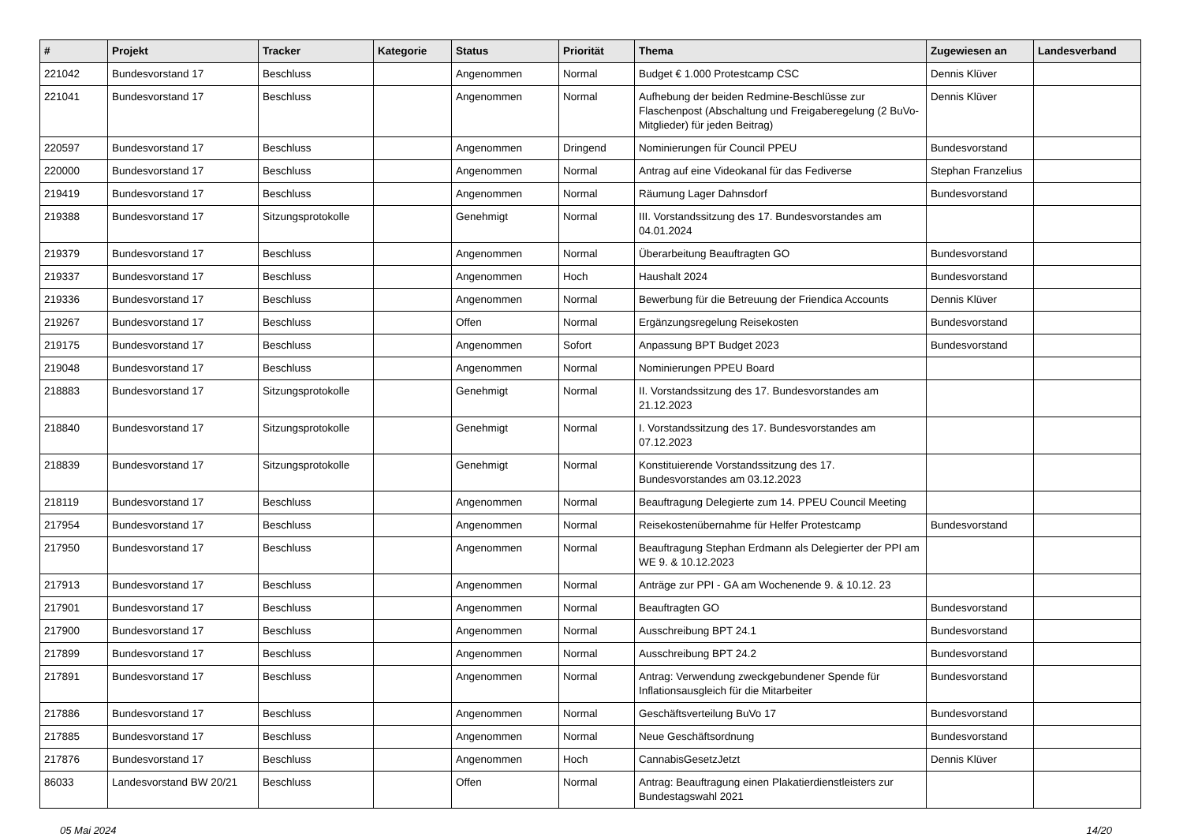| # | Projekt | Tracker | Kategorie | Status | Priorität | Thema | Zugewiesen an | Landesverband |
| --- | --- | --- | --- | --- | --- | --- | --- | --- |
| 221042 | Bundesvorstand 17 | Beschluss | | Angenommen | Normal | Budget € 1.000 Protestcamp CSC | Dennis Klüver | |
| 221041 | Bundesvorstand 17 | Beschluss | | Angenommen | Normal | Aufhebung der beiden Redmine-Beschlüsse zur Flaschenpost (Abschaltung und Freigaberegelung (2 BuVo-Mitglieder) für jeden Beitrag) | Dennis Klüver | |
| 220597 | Bundesvorstand 17 | Beschluss | | Angenommen | Dringend | Nominierungen für Council PPEU | Bundesvorstand | |
| 220000 | Bundesvorstand 17 | Beschluss | | Angenommen | Normal | Antrag auf eine Videokanal für das Fediverse | Stephan Franzelius | |
| 219419 | Bundesvorstand 17 | Beschluss | | Angenommen | Normal | Räumung Lager Dahnsdorf | Bundesvorstand | |
| 219388 | Bundesvorstand 17 | Sitzungsprotokolle | | Genehmigt | Normal | III. Vorstandssitzung des 17. Bundesvorstandes am 04.01.2024 | | |
| 219379 | Bundesvorstand 17 | Beschluss | | Angenommen | Normal | Überarbeitung Beauftragten GO | Bundesvorstand | |
| 219337 | Bundesvorstand 17 | Beschluss | | Angenommen | Hoch | Haushalt 2024 | Bundesvorstand | |
| 219336 | Bundesvorstand 17 | Beschluss | | Angenommen | Normal | Bewerbung für die Betreuung der Friendica Accounts | Dennis Klüver | |
| 219267 | Bundesvorstand 17 | Beschluss | | Offen | Normal | Ergänzungsregelung Reisekosten | Bundesvorstand | |
| 219175 | Bundesvorstand 17 | Beschluss | | Angenommen | Sofort | Anpassung BPT Budget 2023 | Bundesvorstand | |
| 219048 | Bundesvorstand 17 | Beschluss | | Angenommen | Normal | Nominierungen PPEU Board | | |
| 218883 | Bundesvorstand 17 | Sitzungsprotokolle | | Genehmigt | Normal | II. Vorstandssitzung des 17. Bundesvorstandes am 21.12.2023 | | |
| 218840 | Bundesvorstand 17 | Sitzungsprotokolle | | Genehmigt | Normal | I. Vorstandssitzung des 17. Bundesvorstandes am 07.12.2023 | | |
| 218839 | Bundesvorstand 17 | Sitzungsprotokolle | | Genehmigt | Normal | Konstituierende Vorstandssitzung des 17. Bundesvorstandes am 03.12.2023 | | |
| 218119 | Bundesvorstand 17 | Beschluss | | Angenommen | Normal | Beauftragung Delegierte zum 14. PPEU Council Meeting | | |
| 217954 | Bundesvorstand 17 | Beschluss | | Angenommen | Normal | Reisekostenübernahme für Helfer Protestcamp | Bundesvorstand | |
| 217950 | Bundesvorstand 17 | Beschluss | | Angenommen | Normal | Beauftragung Stephan Erdmann als Delegierter der PPI am WE 9. & 10.12.2023 | | |
| 217913 | Bundesvorstand 17 | Beschluss | | Angenommen | Normal | Anträge zur PPI - GA am Wochenende 9. & 10.12. 23 | | |
| 217901 | Bundesvorstand 17 | Beschluss | | Angenommen | Normal | Beauftragten GO | Bundesvorstand | |
| 217900 | Bundesvorstand 17 | Beschluss | | Angenommen | Normal | Ausschreibung BPT 24.1 | Bundesvorstand | |
| 217899 | Bundesvorstand 17 | Beschluss | | Angenommen | Normal | Ausschreibung BPT 24.2 | Bundesvorstand | |
| 217891 | Bundesvorstand 17 | Beschluss | | Angenommen | Normal | Antrag: Verwendung zweckgebundener Spende für Inflationsausgleich für die Mitarbeiter | Bundesvorstand | |
| 217886 | Bundesvorstand 17 | Beschluss | | Angenommen | Normal | Geschäftsverteilung BuVo 17 | Bundesvorstand | |
| 217885 | Bundesvorstand 17 | Beschluss | | Angenommen | Normal | Neue Geschäftsordnung | Bundesvorstand | |
| 217876 | Bundesvorstand 17 | Beschluss | | Angenommen | Hoch | CannabisGesetzJetzt | Dennis Klüver | |
| 86033 | Landesvorstand BW 20/21 | Beschluss | | Offen | Normal | Antrag: Beauftragung einen Plakatierdienstleisters zur Bundestagswahl 2021 | | |
05 Mai 2024 14/20